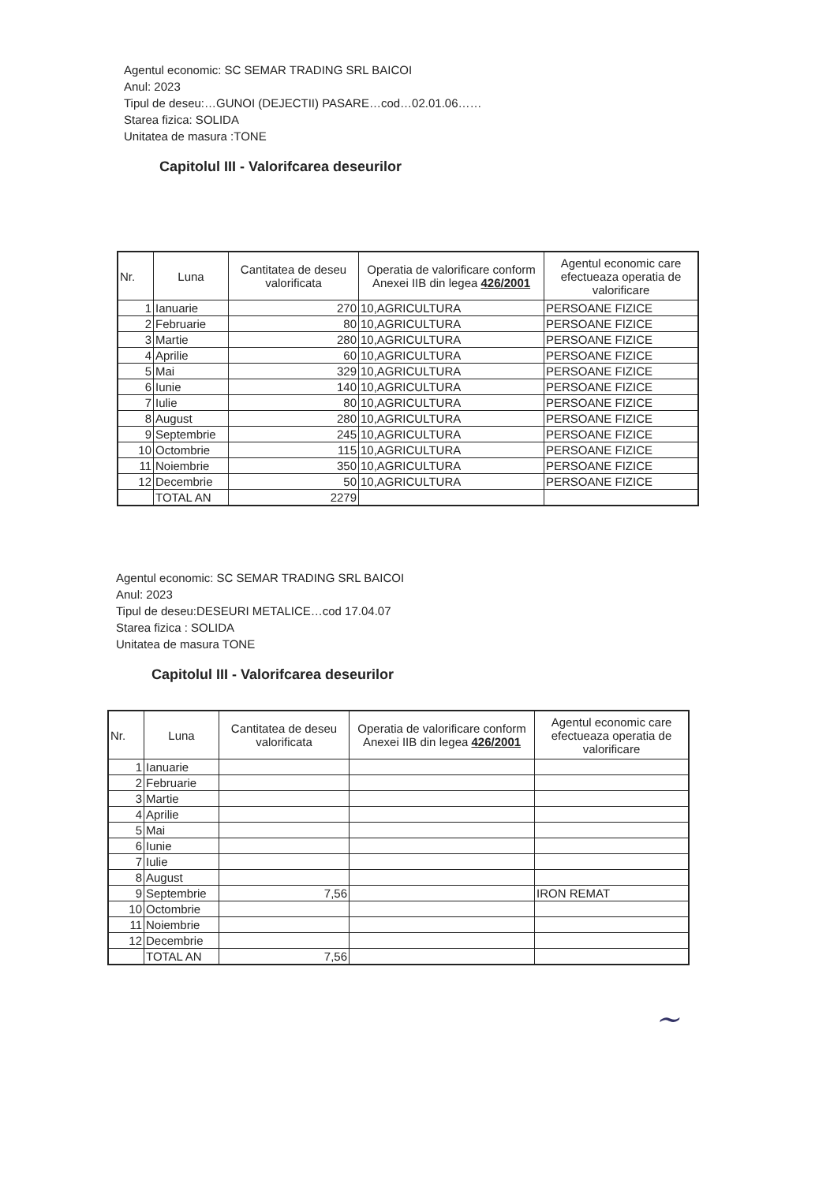Agentul economic: SC SEMAR TRADING SRL BAICOI
Anul: 2023
Tipul de deseu:…GUNOI (DEJECTII) PASARE…cod…02.01.06……
Starea fizica: SOLIDA
Unitatea de masura :TONE
Capitolul III - Valorifcarea deseurilor
| Nr. | Luna | Cantitatea de deseu valorificata | Operatia de valorificare conform Anexei IIB din legea 426/2001 | Agentul economic care efectueaza operatia de valorificare |
| --- | --- | --- | --- | --- |
| 1 | Ianuarie | 270 | 10,AGRICULTURA | PERSOANE FIZICE |
| 2 | Februarie | 80 | 10,AGRICULTURA | PERSOANE FIZICE |
| 3 | Martie | 280 | 10,AGRICULTURA | PERSOANE FIZICE |
| 4 | Aprilie | 60 | 10,AGRICULTURA | PERSOANE FIZICE |
| 5 | Mai | 329 | 10,AGRICULTURA | PERSOANE FIZICE |
| 6 | Iunie | 140 | 10,AGRICULTURA | PERSOANE FIZICE |
| 7 | Iulie | 80 | 10,AGRICULTURA | PERSOANE FIZICE |
| 8 | August | 280 | 10,AGRICULTURA | PERSOANE FIZICE |
| 9 | Septembrie | 245 | 10,AGRICULTURA | PERSOANE FIZICE |
| 10 | Octombrie | 115 | 10,AGRICULTURA | PERSOANE FIZICE |
| 11 | Noiembrie | 350 | 10,AGRICULTURA | PERSOANE FIZICE |
| 12 | Decembrie | 50 | 10,AGRICULTURA | PERSOANE FIZICE |
| | TOTAL AN | 2279 | | |
Agentul economic: SC SEMAR TRADING SRL BAICOI
Anul: 2023
Tipul de deseu:DESEURI METALICE…cod 17.04.07
Starea fizica : SOLIDA
Unitatea de masura TONE
Capitolul III - Valorifcarea deseurilor
| Nr. | Luna | Cantitatea de deseu valorificata | Operatia de valorificare conform Anexei IIB din legea 426/2001 | Agentul economic care efectueaza operatia de valorificare |
| --- | --- | --- | --- | --- |
| 1 | Ianuarie | | | |
| 2 | Februarie | | | |
| 3 | Martie | | | |
| 4 | Aprilie | | | |
| 5 | Mai | | | |
| 6 | Iunie | | | |
| 7 | Iulie | | | |
| 8 | August | | | |
| 9 | Septembrie | 7,56 | | IRON REMAT |
| 10 | Octombrie | | | |
| 11 | Noiembrie | | | |
| 12 | Decembrie | | | |
| | TOTAL AN | 7,56 | | |
~